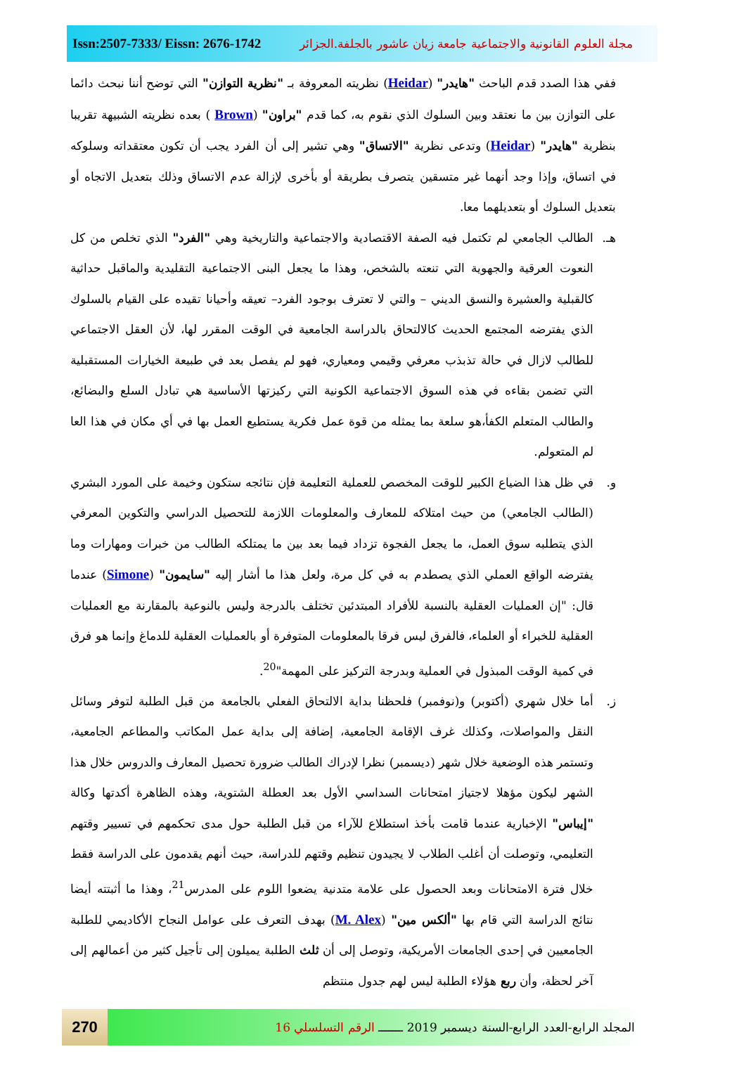Issn:2507-7333/ Eissn: 2676-1742
مجلة العلوم القانونية والاجتماعية جامعة زيان عاشور بالجلفة.الجزائر
ففي هذا الصدد قدم الباحث "هايدر" (Heidar) نظريته المعروفة بـ "نظرية التوازن" التي توضح أننا نبحث دائما على التوازن بين ما نعتقد وبين السلوك الذي نقوم به، كما قدم "براون" (Brown ) بعده نظريته الشبيهة تقريبا بنظرية "هايدر" (Heidar) وتدعى نظرية "الاتساق" وهي تشير إلى أن الفرد يجب أن تكون معتقداته وسلوكه في اتساق، وإذا وجد أنهما غير متسقين يتصرف بطريقة أو بأخرى لإزالة عدم الاتساق وذلك بتعديل الاتجاه أو بتعديل السلوك أو بتعديلهما معا.
هـ. الطالب الجامعي لم تكتمل فيه الصفة الاقتصادية والاجتماعية والتاريخية وهي "الفرد" الذي تخلص من كل النعوت العرقية والجهوية التي تنعته بالشخص، وهذا ما يجعل البنى الاجتماعية التقليدية والماقبل حداثية كالقبلية والعشيرة والنسق الديني – والتي لا تعترف بوجود الفرد– تعيقه وأحيانا تقيده على القيام بالسلوك الذي يفترضه المجتمع الحديث كالالتحاق بالدراسة الجامعية في الوقت المقرر لها، لأن العقل الاجتماعي للطالب لازال في حالة تذبذب معرفي وقيمي ومعياري، فهو لم يفصل بعد في طبيعة الخيارات المستقبلية التي تضمن بقاءه في هذه السوق الاجتماعية الكونية التي ركيزتها الأساسية هي تبادل السلع والبضائع، والطالب المتعلم الكفأ،هو سلعة بما يمثله من قوة عمل فكرية يستطيع العمل بها في أي مكان في هذا العا لم المتعولم.
و. في ظل هذا الضياع الكبير للوقت المخصص للعملية التعليمة فإن نتائجه ستكون وخيمة على المورد البشري (الطالب الجامعي) من حيث امتلاكه للمعارف والمعلومات اللازمة للتحصيل الدراسي والتكوين المعرفي الذي يتطلبه سوق العمل، ما يجعل الفجوة تزداد فيما بعد بين ما يمتلكه الطالب من خبرات ومهارات وما يفترضه الواقع العملي الذي يصطدم به في كل مرة، ولعل هذا ما أشار إليه "سايمون" (Simone) عندما قال: "إن العمليات العقلية بالنسبة للأفراد المبتدئين تختلف بالدرجة وليس بالنوعية بالمقارنة مع العمليات العقلية للخبراء أو العلماء، فالفرق ليس فرقا بالمعلومات المتوفرة أو بالعمليات العقلية للدماغ وإنما هو فرق في كمية الوقت المبذول في العملية وبدرجة التركيز على المهمة"<sup>20</sup>.
ز. أما خلال شهري (أكتوبر) و(نوفمبر) فلحظنا بداية الالتحاق الفعلي بالجامعة من قبل الطلبة لتوفر وسائل النقل والمواصلات، وكذلك غرف الإقامة الجامعية، إضافة إلى بداية عمل المكاتب والمطاعم الجامعية، وتستمر هذه الوضعية خلال شهر (ديسمبر) نظرا لإدراك الطالب ضرورة تحصيل المعارف والدروس خلال هذا الشهر ليكون مؤهلا لاجتياز امتحانات السداسي الأول بعد العطلة الشتوية، وهذه الظاهرة أكدتها وكالة "إيباس" الإخبارية عندما قامت بأخذ استطلاع للآراء من قبل الطلبة حول مدى تحكمهم في تسيير وقتهم التعليمي، وتوصلت أن أغلب الطلاب لا يجيدون تنظيم وقتهم للدراسة، حيث أنهم يقدمون على الدراسة فقط خلال فترة الامتحانات وبعد الحصول على علامة متدنية يضعوا اللوم على المدرس<sup>21</sup>، وهذا ما أثبتته أيضا نتائج الدراسة التي قام بها "ألكس مين" (M. Alex) بهدف التعرف على عوامل النجاح الأكاديمي للطلبة الجامعيين في إحدى الجامعات الأمريكية، وتوصل إلى أن ثلث الطلبة يميلون إلى تأجيل كثير من أعمالهم إلى آخر لحظة، وأن ربع هؤلاء الطلبة ليس لهم جدول منتظم
270
المجلد الرابع-العدد الرابع-السنة ديسمبر 2019 ـــــــ الرقم التسلسلي 16